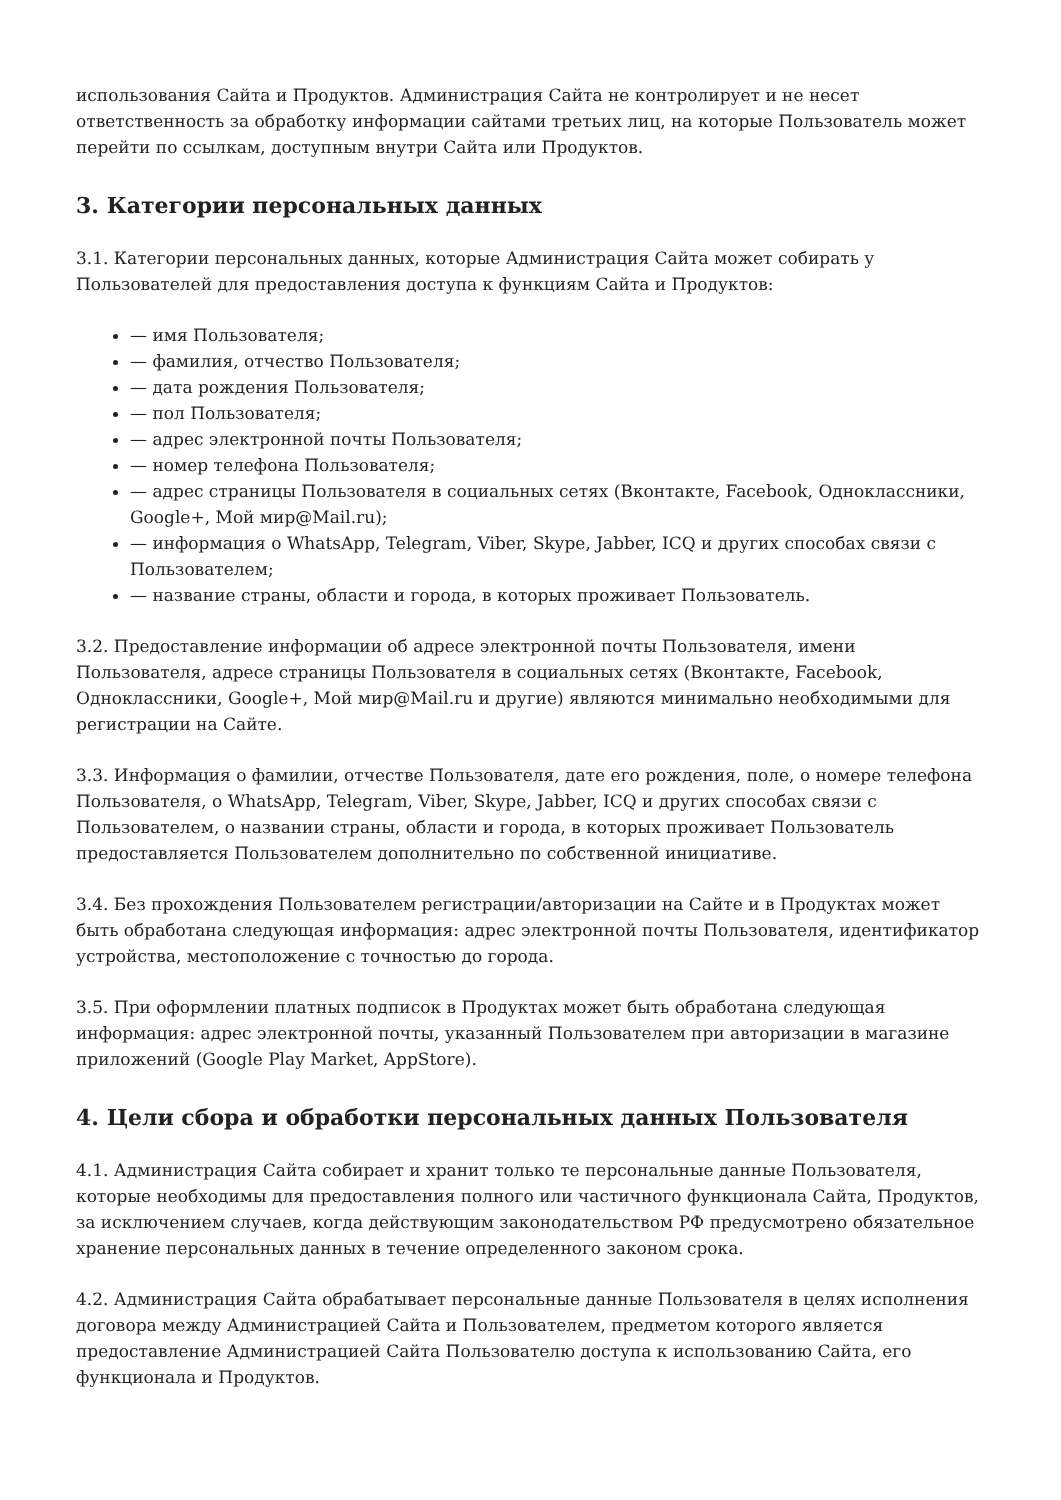использования Сайта и Продуктов. Администрация Сайта не контролирует и не несет ответственность за обработку информации сайтами третьих лиц, на которые Пользователь может перейти по ссылкам, доступным внутри Сайта или Продуктов.
3. Категории персональных данных
3.1. Категории персональных данных, которые Администрация Сайта может собирать у Пользователей для предоставления доступа к функциям Сайта и Продуктов:
— имя Пользователя;
— фамилия, отчество Пользователя;
— дата рождения Пользователя;
— пол Пользователя;
— адрес электронной почты Пользователя;
— номер телефона Пользователя;
— адрес страницы Пользователя в социальных сетях (Вконтакте, Facebook, Одноклассники, Google+, Мой мир@Mail.ru);
— информация о WhatsApp, Telegram, Viber, Skype, Jabber, ICQ и других способах связи с Пользователем;
— название страны, области и города, в которых проживает Пользователь.
3.2. Предоставление информации об адресе электронной почты Пользователя, имени Пользователя, адресе страницы Пользователя в социальных сетях (Вконтакте, Facebook, Одноклассники, Google+, Мой мир@Mail.ru и другие) являются минимально необходимыми для регистрации на Сайте.
3.3. Информация о фамилии, отчестве Пользователя, дате его рождения, поле, о номере телефона Пользователя, о WhatsApp, Telegram, Viber, Skype, Jabber, ICQ и других способах связи с Пользователем, о названии страны, области и города, в которых проживает Пользователь предоставляется Пользователем дополнительно по собственной инициативе.
3.4. Без прохождения Пользователем регистрации/авторизации на Сайте и в Продуктах может быть обработана следующая информация: адрес электронной почты Пользователя, идентификатор устройства, местоположение с точностью до города.
3.5. При оформлении платных подписок в Продуктах может быть обработана следующая информация: адрес электронной почты, указанный Пользователем при авторизации в магазине приложений (Google Play Market, AppStore).
4. Цели сбора и обработки персональных данных Пользователя
4.1. Администрация Сайта собирает и хранит только те персональные данные Пользователя, которые необходимы для предоставления полного или частичного функционала Сайта, Продуктов, за исключением случаев, когда действующим законодательством РФ предусмотрено обязательное хранение персональных данных в течение определенного законом срока.
4.2. Администрация Сайта обрабатывает персональные данные Пользователя в целях исполнения договора между Администрацией Сайта и Пользователем, предметом которого является предоставление Администрацией Сайта Пользователю доступа к использованию Сайта, его функционала и Продуктов.